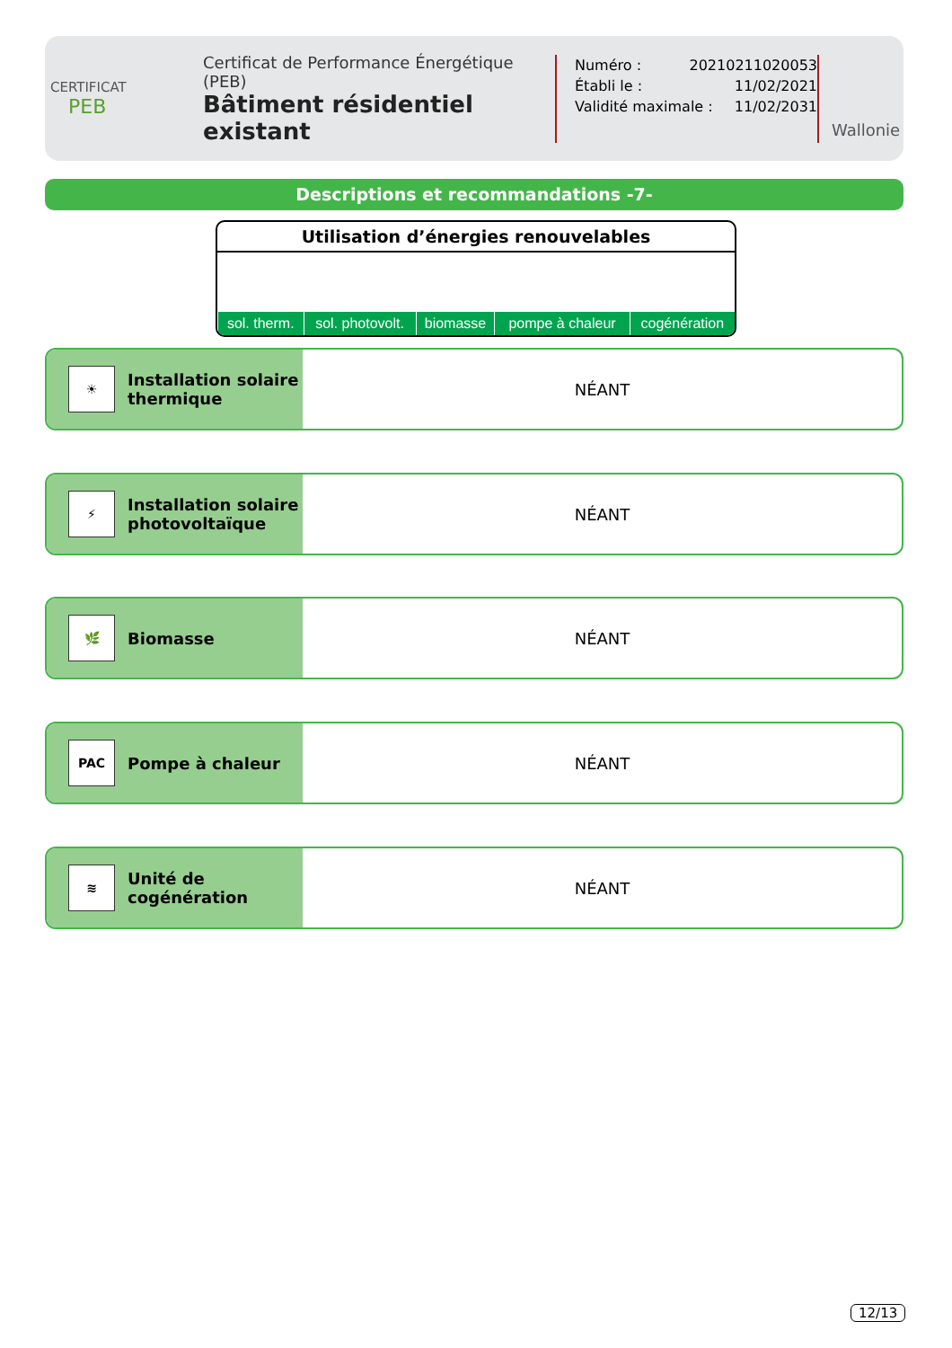CERTIFICAT
PEB
Certificat de Performance Énergétique (PEB)
Bâtiment résidentiel existant
Numéro : 20210211020053
Établi le : 11/02/2021
Validité maximale : 11/02/2031
Wallonie
Descriptions et recommandations -7-
Utilisation d’énergies renouvelables
| sol. therm. | sol. photovolt. | biomasse | pompe à chaleur | cogénération |
☀
Installation solaire
thermique
NÉANT
⚡
Installation solaire
photovoltaïque
NÉANT
🌿
Biomasse
NÉANT
PAC
Pompe à chaleur
NÉANT
≋
Unité de
cogénération
NÉANT
12/13